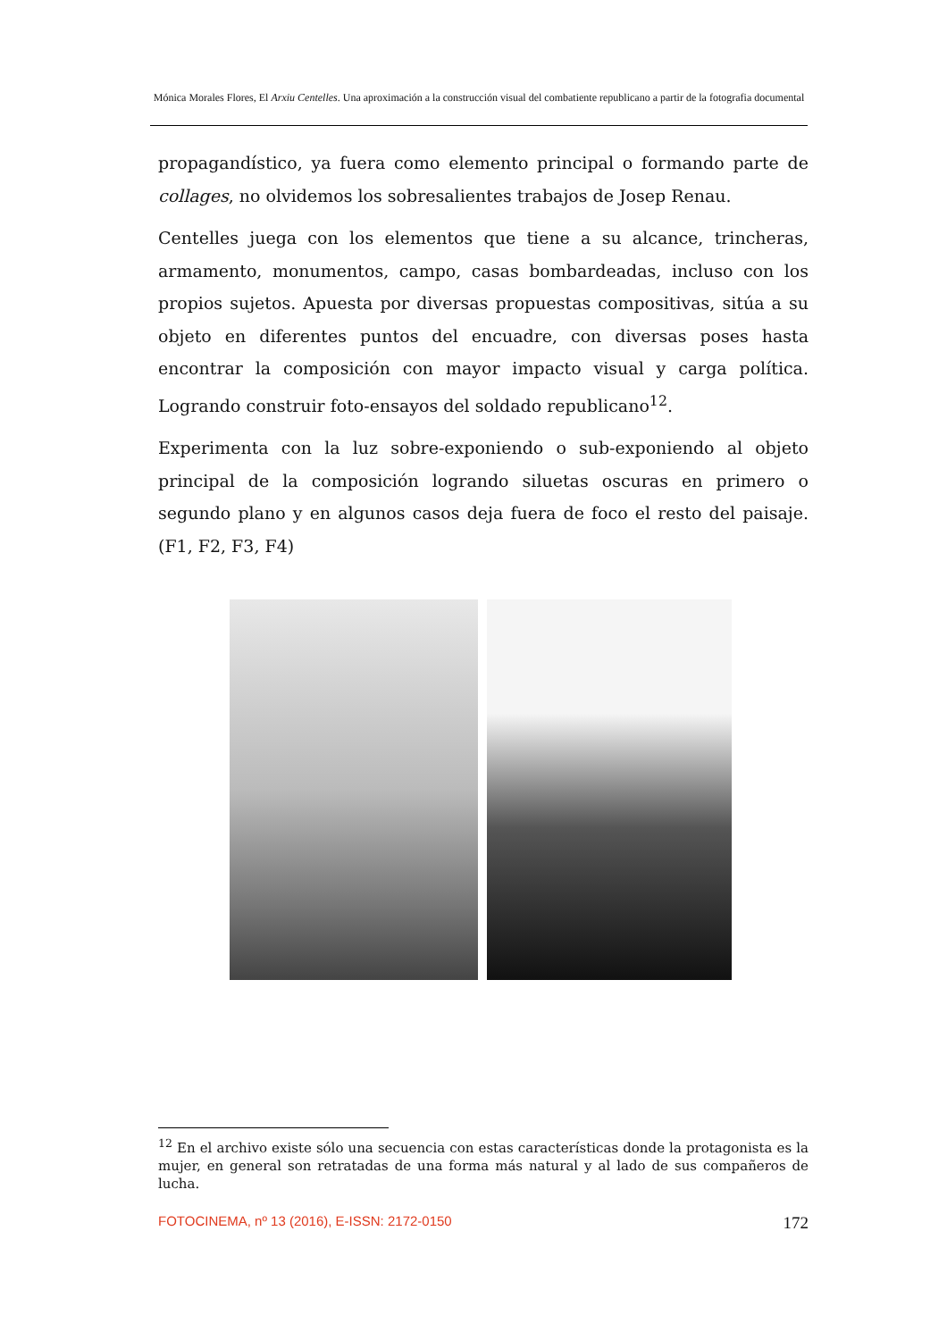Mónica Morales Flores, El Arxiu Centelles. Una aproximación a la construcción visual del combatiente republicano a partir de la fotografia documental
propagandístico, ya fuera como elemento principal o formando parte de collages, no olvidemos los sobresalientes trabajos de Josep Renau.
Centelles juega con los elementos que tiene a su alcance, trincheras, armamento, monumentos, campo, casas bombardeadas, incluso con los propios sujetos. Apuesta por diversas propuestas compositivas, sitúa a su objeto en diferentes puntos del encuadre, con diversas poses hasta encontrar la composición con mayor impacto visual y carga política. Logrando construir foto-ensayos del soldado republicano<sup>12</sup>.
Experimenta con la luz sobre-exponiendo o sub-exponiendo al objeto principal de la composición logrando siluetas oscuras en primero o segundo plano y en algunos casos deja fuera de foco el resto del paisaje. (F1, F2, F3, F4)
<sup>12</sup> En el archivo existe sólo una secuencia con estas características donde la protagonista es la mujer, en general son retratadas de una forma más natural y al lado de sus compañeros de lucha.
FOTOCINEMA, nº 13 (2016), E-ISSN: 2172-0150 172